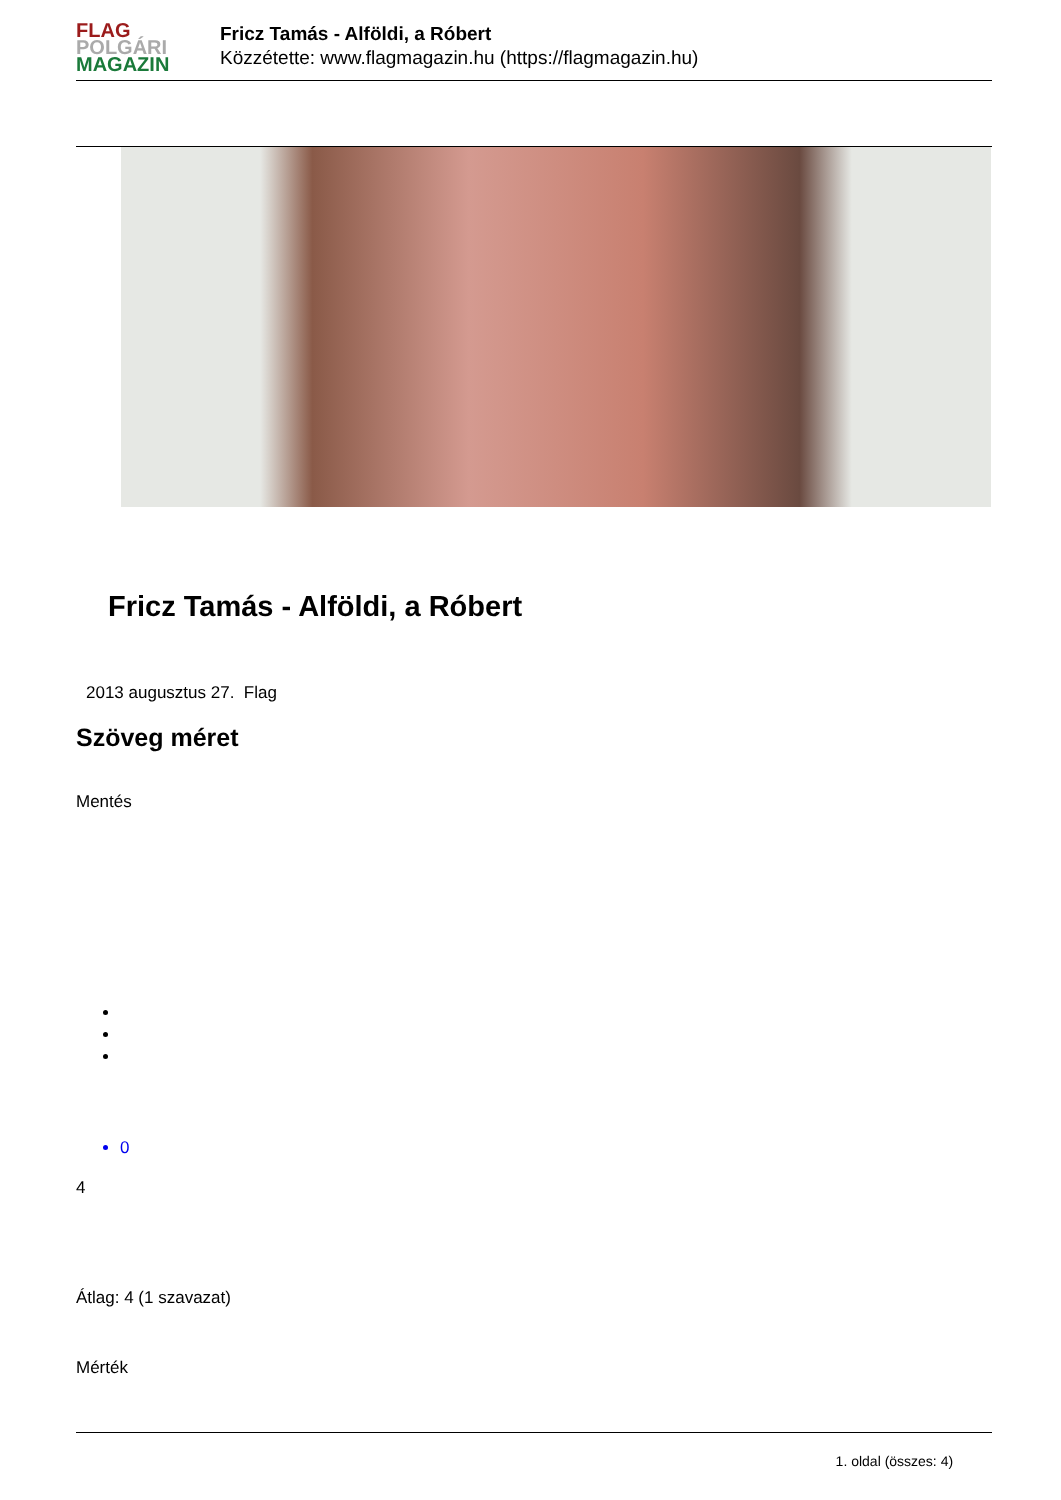FLAG
POLGÁRI
MAGAZIN
Fricz Tamás - Alföldi, a Róbert
Közzétette: www.flagmagazin.hu (https://flagmagazin.hu)
Fricz Tamás - Alföldi, a Róbert
2013 augusztus 27. Flag
Szöveg méret
Mentés
0
4
Átlag: 4 (1 szavazat)
Mérték
1. oldal (összes: 4)